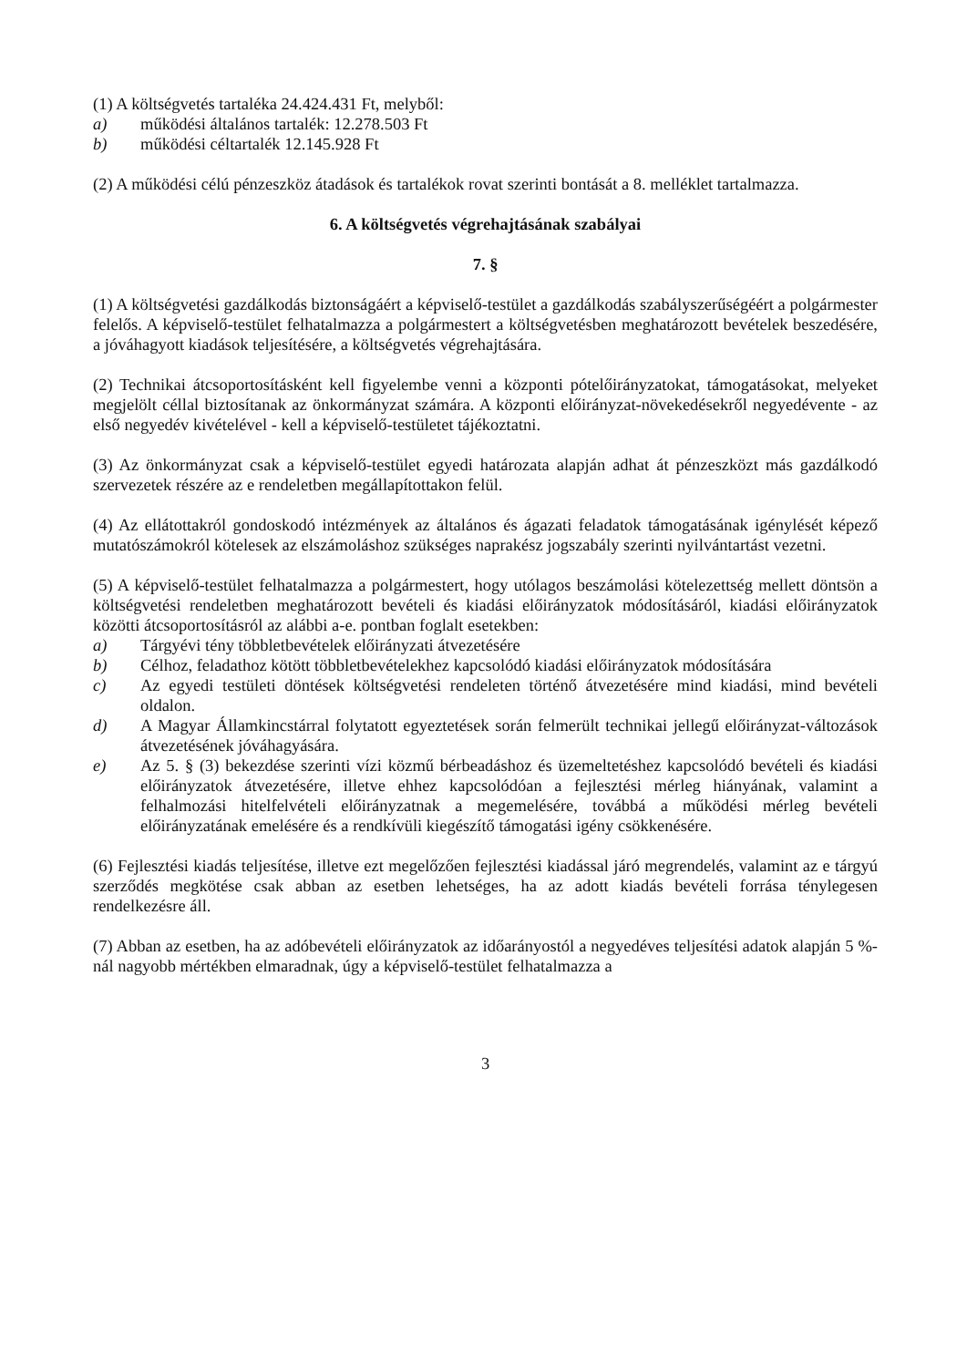(1) A költségvetés tartaléka 24.424.431 Ft, melyből:
a) működési általános tartalék: 12.278.503 Ft
b) működési céltartalék 12.145.928 Ft
(2) A működési célú pénzeszköz átadások és tartalékok rovat szerinti bontását a 8. melléklet tartalmazza.
6. A költségvetés végrehajtásának szabályai
7. §
(1) A költségvetési gazdálkodás biztonságáért a képviselő-testület a gazdálkodás szabályszerűségéért a polgármester felelős. A képviselő-testület felhatalmazza a polgármestert a költségvetésben meghatározott bevételek beszedésére, a jóváhagyott kiadások teljesítésére, a költségvetés végrehajtására.
(2) Technikai átcsoportosításként kell figyelembe venni a központi pótelőirányzatokat, támogatásokat, melyeket megjelölt céllal biztosítanak az önkormányzat számára. A központi előirányzat-növekedésekről negyedévente - az első negyedév kivételével - kell a képviselő-testületet tájékoztatni.
(3) Az önkormányzat csak a képviselő-testület egyedi határozata alapján adhat át pénzeszközt más gazdálkodó szervezetek részére az e rendeletben megállapítottakon felül.
(4) Az ellátottakról gondoskodó intézmények az általános és ágazati feladatok támogatásának igénylését képező mutatószámokról kötelesek az elszámoláshoz szükséges naprakész jogszabály szerinti nyilvántartást vezetni.
(5) A képviselő-testület felhatalmazza a polgármestert, hogy utólagos beszámolási kötelezettség mellett döntsön a költségvetési rendeletben meghatározott bevételi és kiadási előirányzatok módosításáról, kiadási előirányzatok közötti átcsoportosításról az alábbi a-e. pontban foglalt esetekben:
a) Tárgyévi tény többletbevételek előirányzati átvezetésére
b) Célhoz, feladathoz kötött többletbevételekhez kapcsolódó kiadási előirányzatok módosítására
c) Az egyedi testületi döntések költségvetési rendeleten történő átvezetésére mind kiadási, mind bevételi oldalon.
d) A Magyar Államkincstárral folytatott egyeztetések során felmerült technikai jellegű előirányzat-változások átvezetésének jóváhagyására.
e) Az 5. § (3) bekezdése szerinti vízi közmű bérbeadáshoz és üzemeltetéshez kapcsolódó bevételi és kiadási előirányzatok átvezetésére, illetve ehhez kapcsolódóan a fejlesztési mérleg hiányának, valamint a felhalmozási hitelfelvételi előirányzatnak a megemelésére, továbbá a működési mérleg bevételi előirányzatának emelésére és a rendkívüli kiegészítő támogatási igény csökkenésére.
(6) Fejlesztési kiadás teljesítése, illetve ezt megelőzően fejlesztési kiadással járó megrendelés, valamint az e tárgyú szerződés megkötése csak abban az esetben lehetséges, ha az adott kiadás bevételi forrása ténylegesen rendelkezésre áll.
(7) Abban az esetben, ha az adóbevételi előirányzatok az időarányostól a negyedéves teljesítési adatok alapján 5 %-nál nagyobb mértékben elmaradnak, úgy a képviselő-testület felhatalmazza a
3